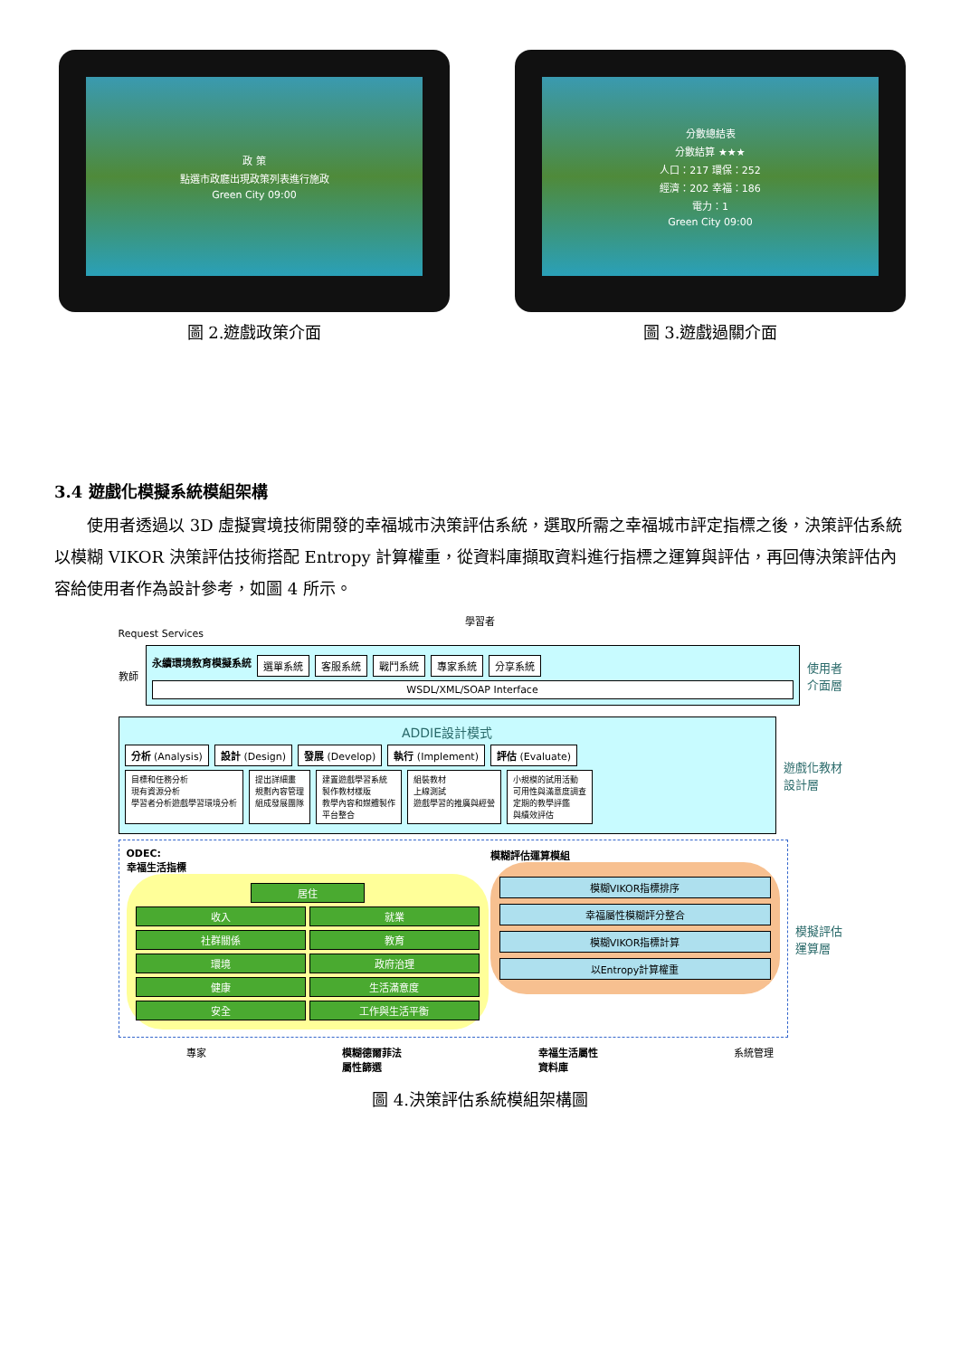政 策
點選市政廳出現政策列表進行施政
Green City 09:00
圖 2.遊戲政策介面
分數總結表
分數結算 ★★★
人口：217 環保：252
經濟：202 幸福：186
電力：1
Green City 09:00
圖 3.遊戲過關介面
3.4 遊戲化模擬系統模組架構
使用者透過以 3D 虛擬實境技術開發的幸福城市決策評估系統，選取所需之幸福城市評定指標之後，決策評估系統以模糊 VIKOR 決策評估技術搭配 Entropy 計算權重，從資料庫擷取資料進行指標之運算與評估，再回傳決策評估內容給使用者作為設計參考，如圖 4 所示。
學習者
Request Services
教師
永續環境教育模擬系統 選單系統 客服系統 戰鬥系統 專家系統 分享系統
WSDL/XML/SOAP Interface
使用者
介面層
ADDIE設計模式
分析 (Analysis) 設計 (Design) 發展 (Develop) 執行 (Implement) 評估 (Evaluate)
目標和任務分析
現有資源分析
學習者分析遊戲學習環境分析 提出詳細畫
規劃內容管理
組成發展團隊 建置遊戲學習系統
製作教材樣版
教學內容和媒體製作
平台整合 組裝教材
上線測試
遊戲學習的推廣與經營 小規模的試用活動
可用性與滿意度調查
定期的教學評鑑
與績效評估
遊戲化教材
設計層
ODEC:
幸福生活指標
居住
收入
就業
社群關係
教育
環境
政府治理
健康
生活滿意度
安全
工作與生活平衡
模糊評估運算模組
模糊VIKOR指標排序
幸福屬性模糊評分整合
模糊VIKOR指標計算
以Entropy計算權重
模擬評估
運算層
專家 模糊德爾菲法
屬性篩選 幸福生活屬性
資料庫 系統管理
圖 4.決策評估系統模組架構圖